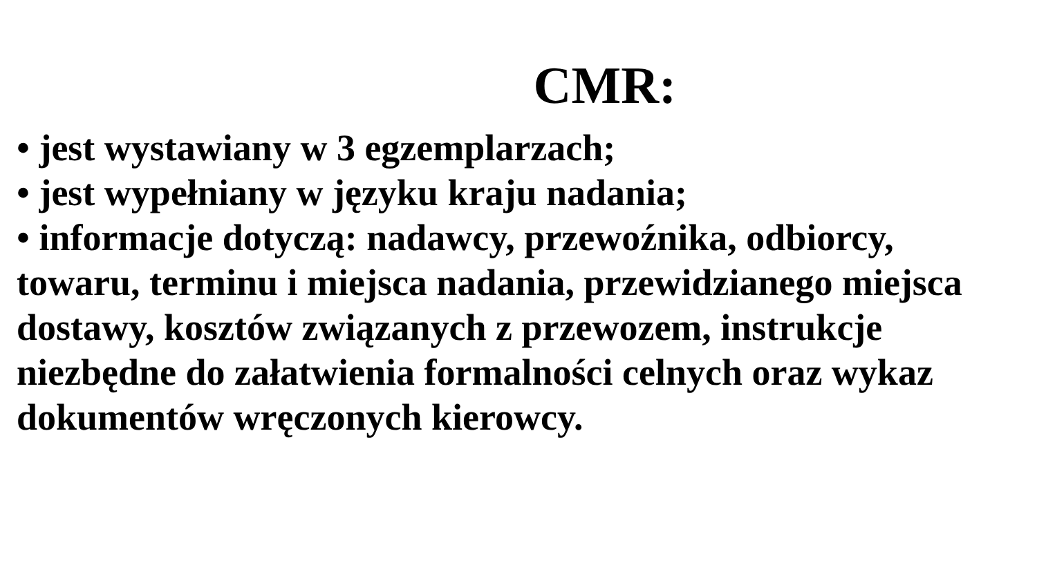CMR:
• jest wystawiany w 3 egzemplarzach;
• jest wypełniany w języku kraju nadania;
• informacje dotyczą: nadawcy, przewoźnika, odbiorcy, towaru, terminu i miejsca nadania, przewidzianego miejsca dostawy, kosztów związanych z przewozem, instrukcje niezbędne do załatwienia formalności celnych oraz wykaz dokumentów wręczonych kierowcy.